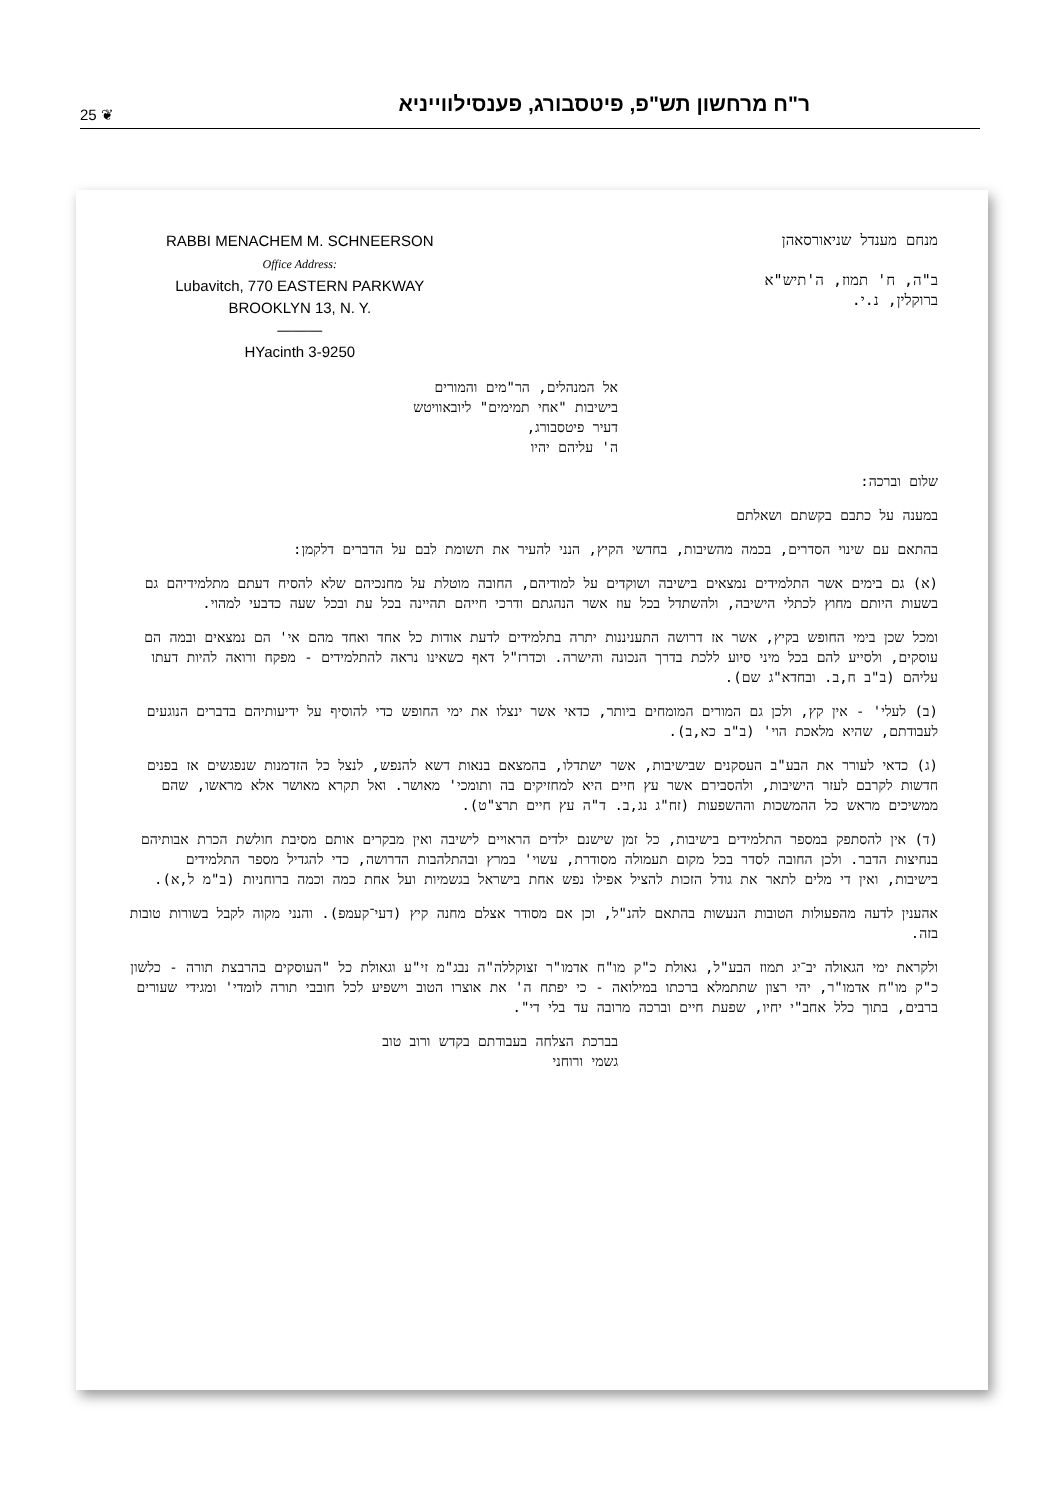25 ❦ ר"ח מרחשון תש"פ, פיטסבורג, פענסילווייניא
RABBI MENACHEM M. SCHNEERSON
Office Address:
Lubavitch, 770 EASTERN PARKWAY
BROOKLYN 13, N. Y.
———
HYacinth 3-9250
מנחם מענדל שניאורסאהן
ב"ה, ח' תמוז, ה'תיש"א
ברוקלין, נ.י.
אל המנהלים, הר"מים והמורים
בישיבות "אחי תמימים" ליובאוויטש
דעיר פיטסבורג,
ה' עליהם יהיו
שלום וברכה:
במענה על כתבם בקשתם ושאלתם
בהתאם עם שינוי הסדרים, בכמה מהשיבות, בחדשי הקיץ, הנני להעיר את תשומת לבם על הדברים דלקמן:
(א) גם בימים אשר התלמידים נמצאים בישיבה ושוקדים על למודיהם, החובה מוטלת על מחנכיהם שלא להסיח דעתם מתלמידיהם גם בשעות היותם מחוץ לכתלי הישיבה, ולהשתדל בכל עוז אשר הנהגתם ודרכי חייהם תהיינה בכל עת ובכל שעה כדבעי למהוי.
ומכל שכן בימי החופש בקיץ, אשר אז דרושה התעניננות יתרה בתלמידים לדעת אודות כל אחד ואחד מהם אי' הם נמצאים ובמה הם עוסקים, ולסייע להם בכל מיני סיוע ללכת בדרך הנכונה והישרה. וכדרז"ל דאף כשאינו נראה להתלמידים - מפקח ורואה להיות דעתו עליהם (ב"ב ח,ב. ובחדא"ג שם).
(ב) לעלי' - אין קץ, ולכן גם המורים המומחים ביותר, כדאי אשר ינצלו את ימי החופש כדי להוסיף על ידיעותיהם בדברים הנוגעים לעבודתם, שהיא מלאכת הוי' (ב"ב כא,ב).
(ג) כדאי לעורר את הבע"ב העסקנים שבישיבות, אשר ישתדלו, בהמצאם בנאות דשא להנפש, לנצל כל הזדמנות שנפגשים אז בפנים חדשות לקרבם לעזר הישיבות, ולהסבירם אשר עץ חיים היא למחזיקים בה ותומכי' מאושר. ואל תקרא מאושר אלא מראשו, שהם ממשיכים מראש כל ההמשכות וההשפעות (זח"ג נג,ב. ד"ה עץ חיים תרצ"ט).
(ד) אין להסתפק במספר התלמידים בישיבות, כל זמן שישנם ילדים הראויים לישיבה ואין מבקרים אותם מסיבת חולשת הכרת אבותיהם בנחיצות הדבר. ולכן החובה לסדר בכל מקום תעמולה מסודרת, עשוי' במרץ ובהתלהבות הדרושה, כדי להגדיל מספר התלמידים בישיבות, ואין די מלים לתאר את גודל הזכות להציל אפילו נפש אחת בישראל בגשמיות ועל אחת כמה וכמה ברוחניות (ב"מ ל,א).
אהענין לדעה מהפעולות הטובות הנעשות בהתאם להנ"ל, וכן אם מסודר אצלם מחנה קיץ (דעי־קעמפ). והנני מקוה לקבל בשורות טובות בזה.
ולקראת ימי הגאולה יב־יג תמוז הבע"ל, גאולת כ"ק מו"ח אדמו"ר זצוקללה"ה נבג"מ זי"ע וגאולת כל "העוסקים בהרבצת תורה - כלשון כ"ק מו"ח אדמו"ר, יהי רצון שתתמלא ברכתו במילואה - כי יפתח ה' את אוצרו הטוב וישפיע לכל חובבי תורה לומדי' ומגידי שעורים ברבים, בתוך כלל אחב"י יחיו, שפעת חיים וברכה מרובה עד בלי די".
בברכת הצלחה בעבודתם בקדש ורוב טוב
גשמי ורוחני